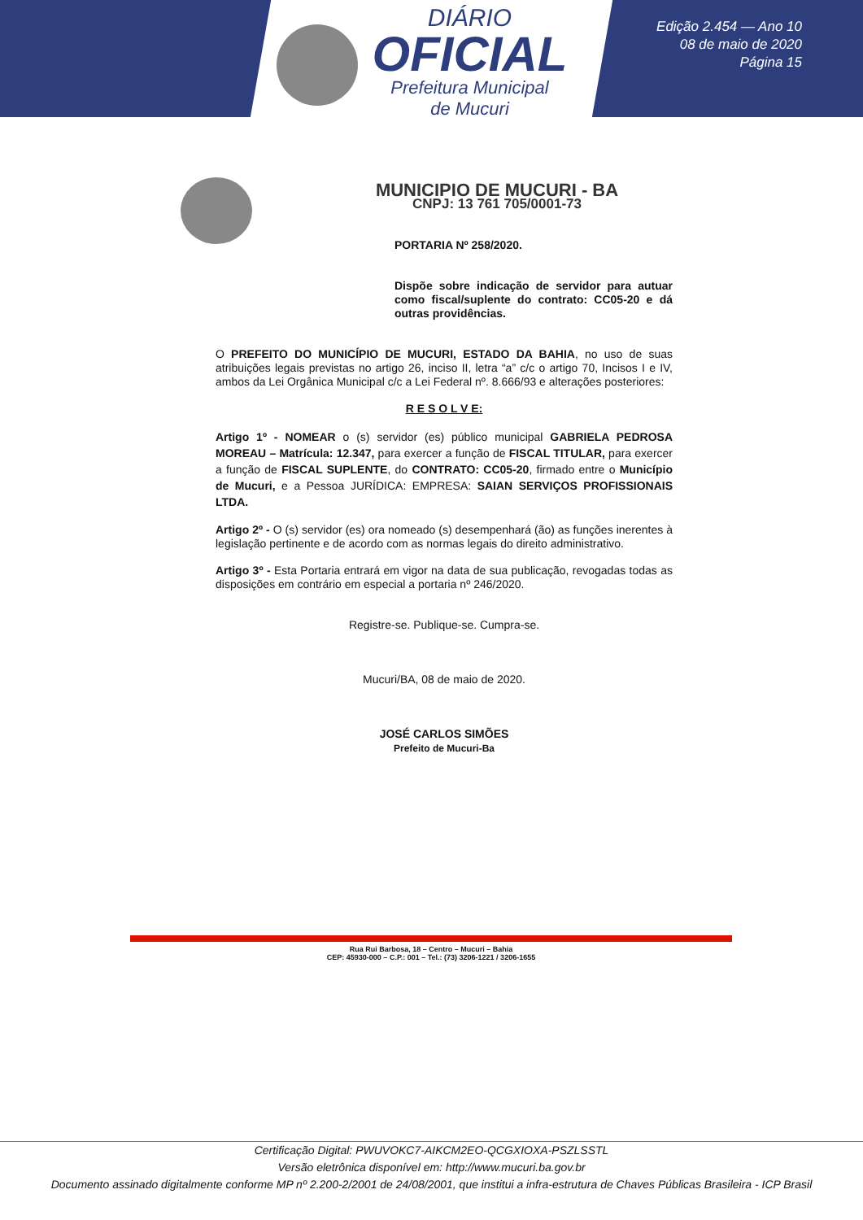DIÁRIO
OFICIAL
Prefeitura Municipal
de Mucuri
Edição 2.454 — Ano 10
08 de maio de 2020
Página 15
MUNICIPIO DE MUCURI - BA
CNPJ: 13 761 705/0001-73
PORTARIA Nº 258/2020.
Dispõe sobre indicação de servidor para autuar como fiscal/suplente do contrato: CC05-20 e dá outras providências.
O PREFEITO DO MUNICÍPIO DE MUCURI, ESTADO DA BAHIA, no uso de suas atribuições legais previstas no artigo 26, inciso II, letra “a” c/c o artigo 70, Incisos I e IV, ambos da Lei Orgânica Municipal c/c a Lei Federal nº. 8.666/93 e alterações posteriores:
R E S O L V E:
Artigo 1º - NOMEAR o (s) servidor (es) público municipal GABRIELA PEDROSA MOREAU – Matrícula: 12.347, para exercer a função de FISCAL TITULAR, para exercer a função de FISCAL SUPLENTE, do CONTRATO: CC05-20, firmado entre o Município de Mucuri, e a Pessoa JURÍDICA: EMPRESA: SAIAN SERVIÇOS PROFISSIONAIS LTDA.
Artigo 2º - O (s) servidor (es) ora nomeado (s) desempenhará (ão) as funções inerentes à legislação pertinente e de acordo com as normas legais do direito administrativo.
Artigo 3º - Esta Portaria entrará em vigor na data de sua publicação, revogadas todas as disposições em contrário em especial a portaria nº 246/2020.
Registre-se. Publique-se. Cumpra-se.
Mucuri/BA, 08 de maio de 2020.
JOSÉ CARLOS SIMÕES
Prefeito de Mucuri-Ba
Rua Rui Barbosa, 18 – Centro – Mucuri – Bahia
CEP: 45930-000 – C.P.: 001 – Tel.: (73) 3206-1221 / 3206-1655
Certificação Digital: PWUVOKC7-AIKCM2EO-QCGXIOXA-PSZLSSTL
Versão eletrônica disponível em: http://www.mucuri.ba.gov.br
Documento assinado digitalmente conforme MP nº 2.200-2/2001 de 24/08/2001, que institui a infra-estrutura de Chaves Públicas Brasileira - ICP Brasil